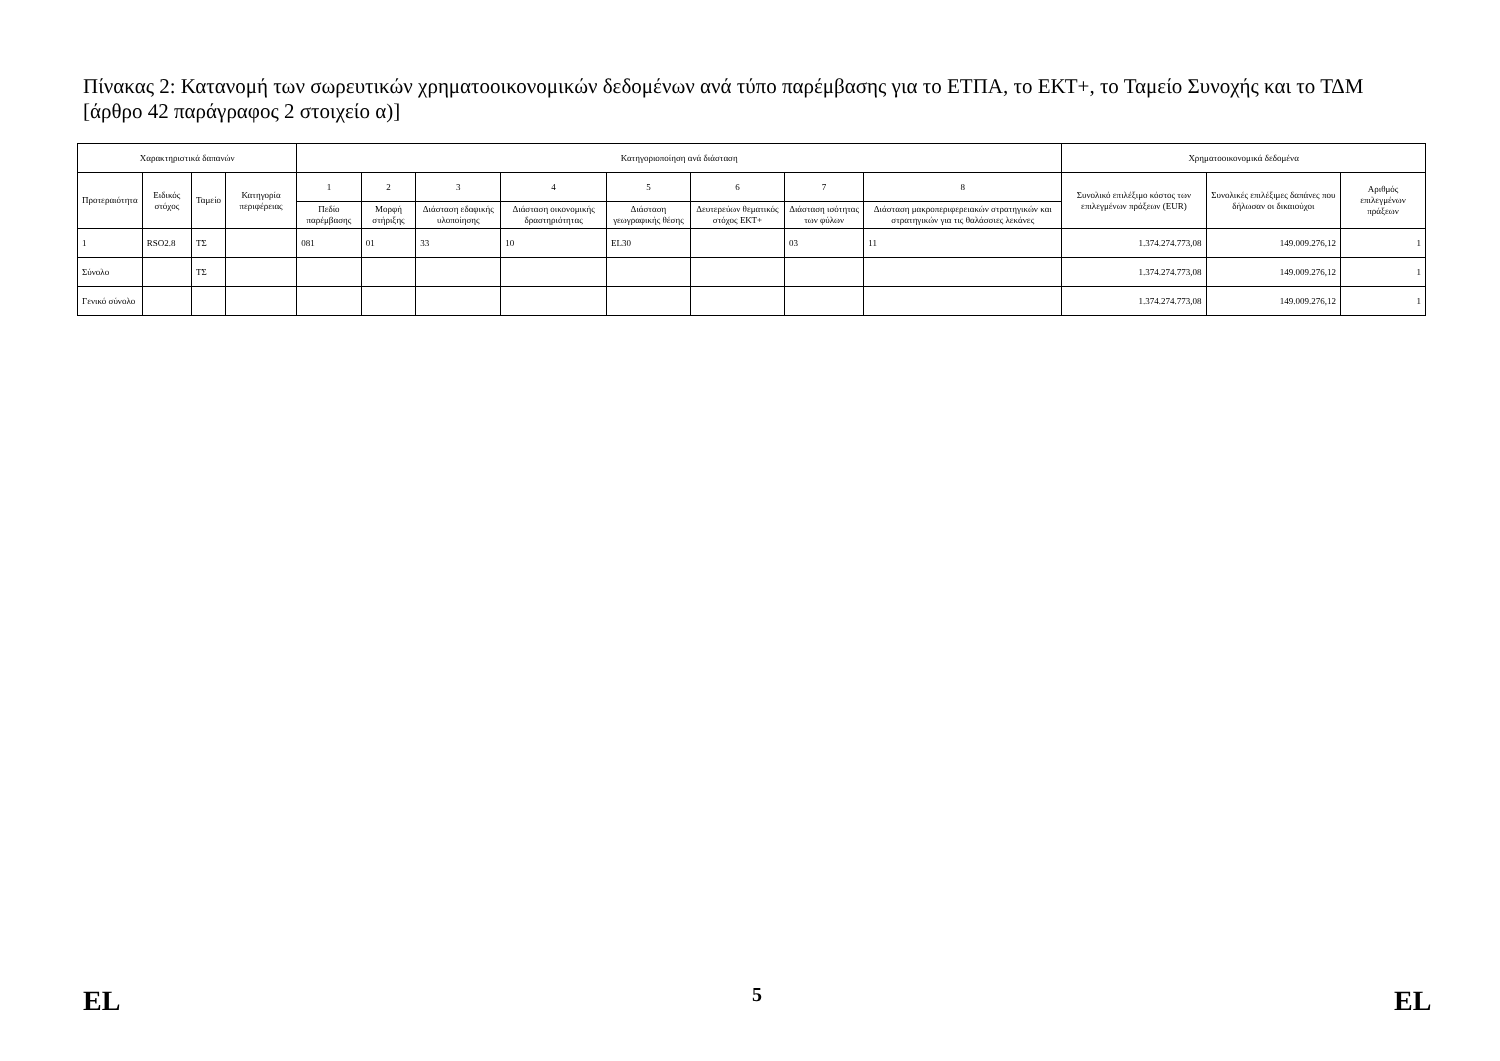Πίνακας 2: Κατανομή των σωρευτικών χρηματοοικονομικών δεδομένων ανά τύπο παρέμβασης για το ΕΤΠΑ, το ΕΚΤ+, το Ταμείο Συνοχής και το ΤΔΜ [άρθρο 42 παράγραφος 2 στοιχείο α)]
| Χαρακτηριστικά δαπανών | | | | Κατηγοριοποίηση ανά διάσταση | | | | | | | | Χρηματοοικονομικά δεδομένα | | |
| --- | --- | --- | --- | --- | --- | --- | --- | --- | --- | --- | --- | --- | --- | --- |
| Προτεραιότητα | Ειδικός στόχος | Ταμείο | Κατηγορία περιφέρειας | 1 | 2 | 3 | 4 | 5 | 6 | 7 | 8 | Συνολικό επιλέξιμο κόστος των επιλεγμένων πράξεων (EUR) | Συνολικές επιλέξιμες δαπάνες που δήλωσαν οι δικαιούχοι | Αριθμός επιλεγμένων πράξεων |
| | | | | Πεδίο παρέμβασης | Μορφή στήριξης | Διάσταση εδαφικής υλοποίησης | Διάσταση οικονομικής δραστηριότητας | Διάσταση γεωγραφικής θέσης | Δευτερεύων θεματικός στόχος ΕΚΤ+ | Διάσταση ισότητας των φύλων | Διάσταση μακροπεριφερειακών στρατηγικών και στρατηγικών για τις θαλάσσιες λεκάνες | | | |
| 1 | RSO2.8 | ΤΣ | | 081 | 01 | 33 | 10 | EL30 | | 03 | 11 | 1.374.274.773,08 | 149.009.276,12 | 1 |
| Σύνολο | | ΤΣ | | | | | | | | | | 1.374.274.773,08 | 149.009.276,12 | 1 |
| Γενικό σύνολο | | | | | | | | | | | | 1.374.274.773,08 | 149.009.276,12 | 1 |
EL 5 EL